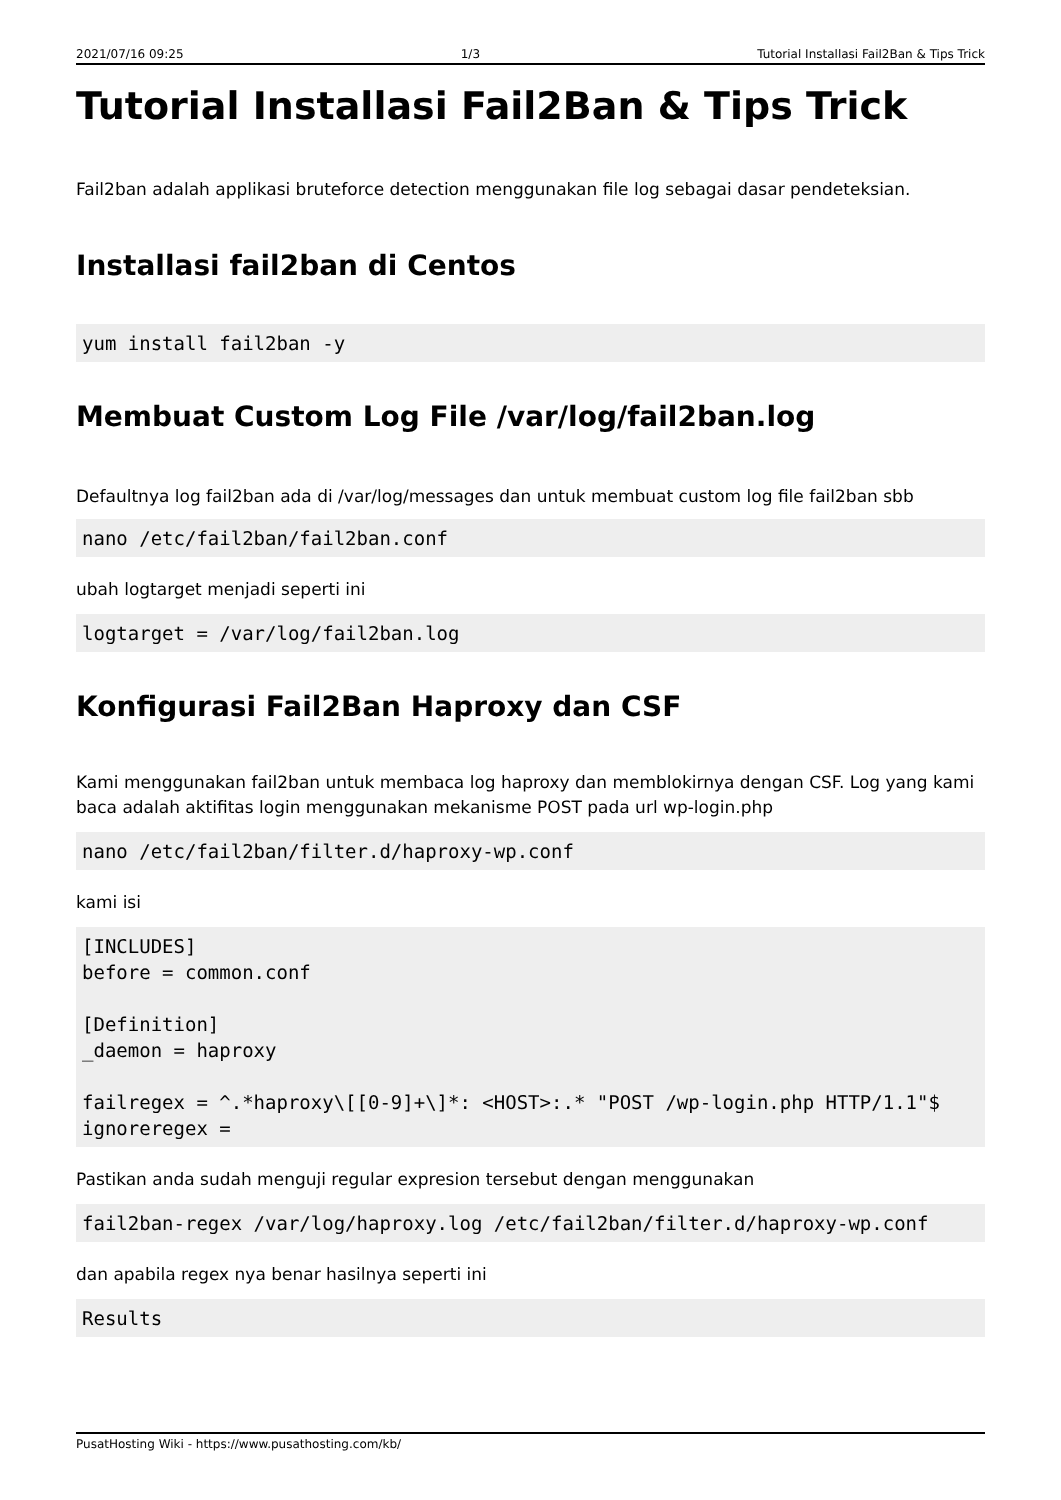2021/07/16 09:25 1/3 Tutorial Installasi Fail2Ban & Tips Trick
Tutorial Installasi Fail2Ban & Tips Trick
Fail2ban adalah applikasi bruteforce detection menggunakan file log sebagai dasar pendeteksian.
Installasi fail2ban di Centos
yum install fail2ban -y
Membuat Custom Log File /var/log/fail2ban.log
Defaultnya log fail2ban ada di /var/log/messages dan untuk membuat custom log file fail2ban sbb
nano /etc/fail2ban/fail2ban.conf
ubah logtarget menjadi seperti ini
logtarget = /var/log/fail2ban.log
Konfigurasi Fail2Ban Haproxy dan CSF
Kami menggunakan fail2ban untuk membaca log haproxy dan memblokirnya dengan CSF. Log yang kami baca adalah aktifitas login menggunakan mekanisme POST pada url wp-login.php
nano /etc/fail2ban/filter.d/haproxy-wp.conf
kami isi
[INCLUDES]
before = common.conf

[Definition]
_daemon = haproxy

failregex = ^.*haproxy\[[0-9]+\]*: <HOST>:.* "POST /wp-login.php HTTP/1.1"$
ignoreregex =
Pastikan anda sudah menguji regular expresion tersebut dengan menggunakan
fail2ban-regex /var/log/haproxy.log /etc/fail2ban/filter.d/haproxy-wp.conf
dan apabila regex nya benar hasilnya seperti ini
Results
PusatHosting Wiki - https://www.pusathosting.com/kb/